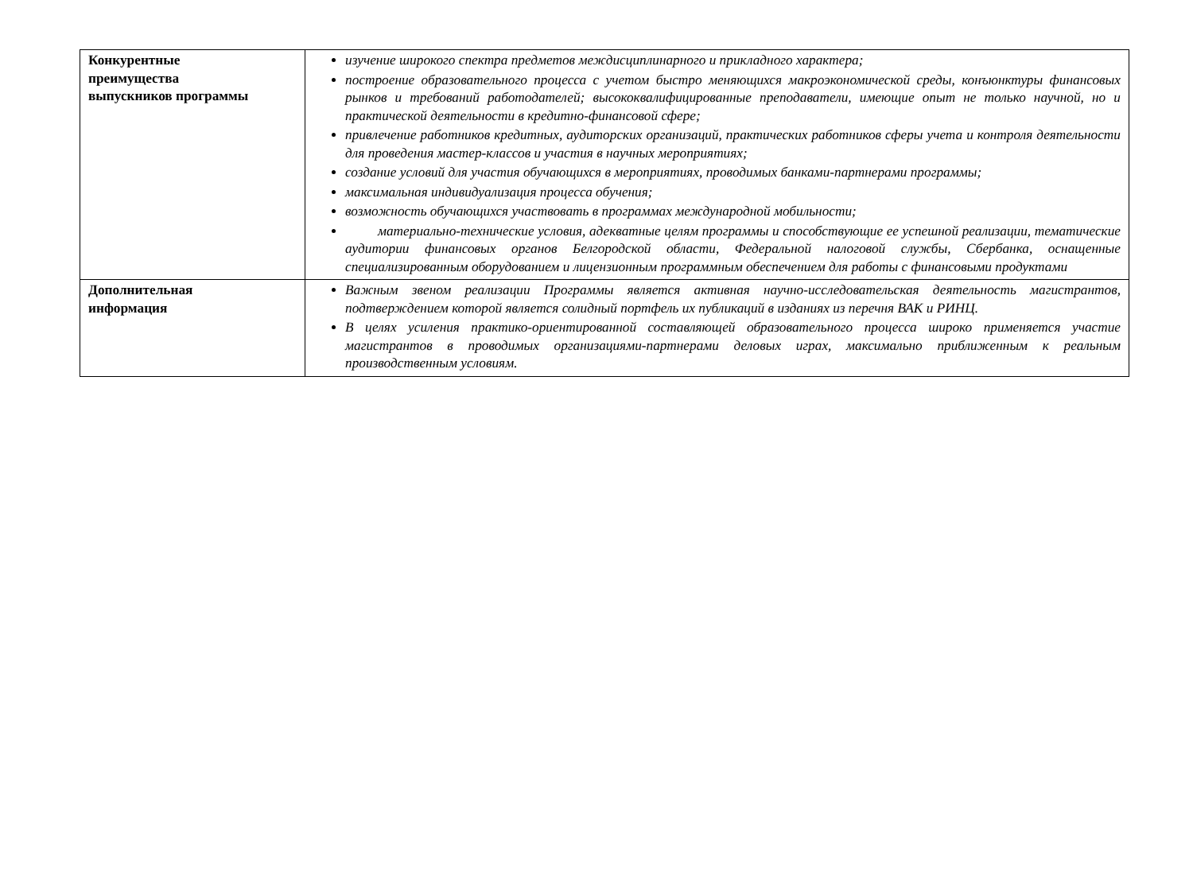| Конкурентные преимущества выпускников программы | изучение широкого спектра предметов междисциплинарного и прикладного характера; построение образовательного процесса с учетом быстро меняющихся макроэкономической среды, конъюнктуры финансовых рынков и требований работодателей; высококвалифицированные преподаватели, имеющие опыт не только научной, но и практической деятельности в кредитно-финансовой сфере; привлечение работников кредитных, аудиторских организаций, практических работников сферы учета и контроля деятельности для проведения мастер-классов и участия в научных мероприятиях; создание условий для участия обучающихся в мероприятиях, проводимых банками-партнерами программы; максимальная индивидуализация процесса обучения; возможность обучающихся участвовать в программах международной мобильности; материально-технические условия, адекватные целям программы и способствующие ее успешной реализации, тематические аудитории финансовых органов Белгородской области, Федеральной налоговой службы, Сбербанка, оснащенные специализированным оборудованием и лицензионным программным обеспечением для работы с финансовыми продуктами |
| Дополнительная информация | Важным звеном реализации Программы является активная научно-исследовательская деятельность магистрантов, подтверждением которой является солидный портфель их публикаций в изданиях из перечня ВАК и РИНЦ. В целях усиления практико-ориентированной составляющей образовательного процесса широко применяется участие магистрантов в проводимых организациями-партнерами деловых играх, максимально приближенным к реальным производственным условиям. |